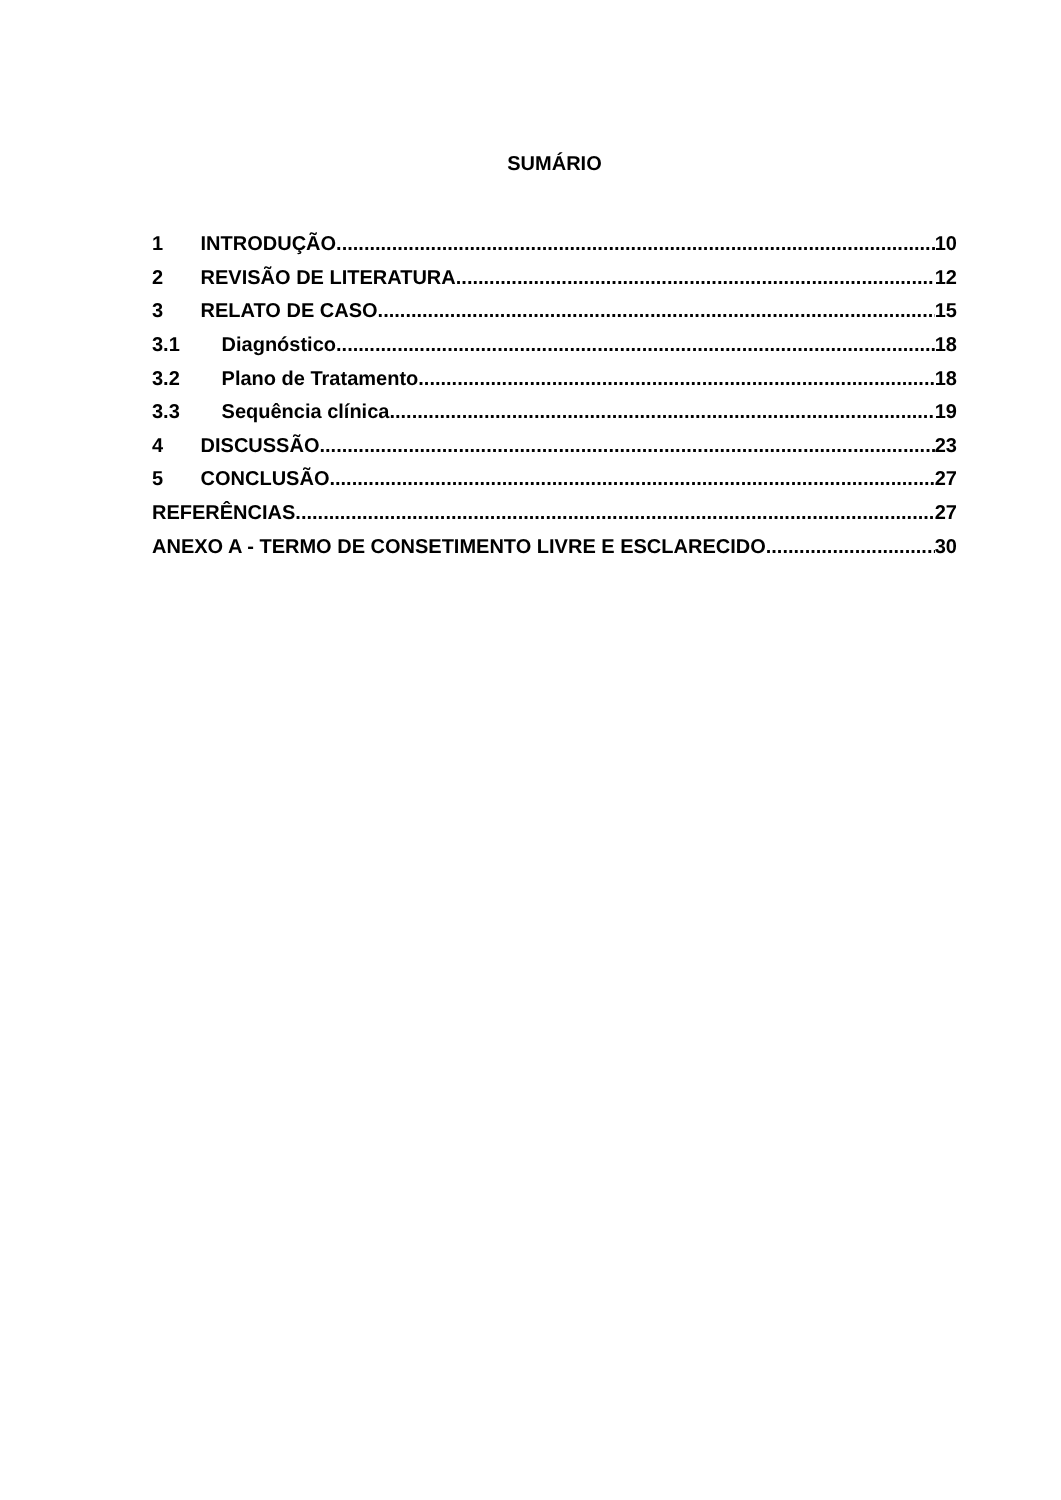SUMÁRIO
1 INTRODUÇÃO 10
2 REVISÃO DE LITERATURA 12
3 RELATO DE CASO 15
3.1 Diagnóstico 18
3.2 Plano de Tratamento 18
3.3 Sequência clínica 19
4 DISCUSSÃO 23
5 CONCLUSÃO 27
REFERÊNCIAS 27
ANEXO A - TERMO DE CONSETIMENTO LIVRE E ESCLARECIDO 30